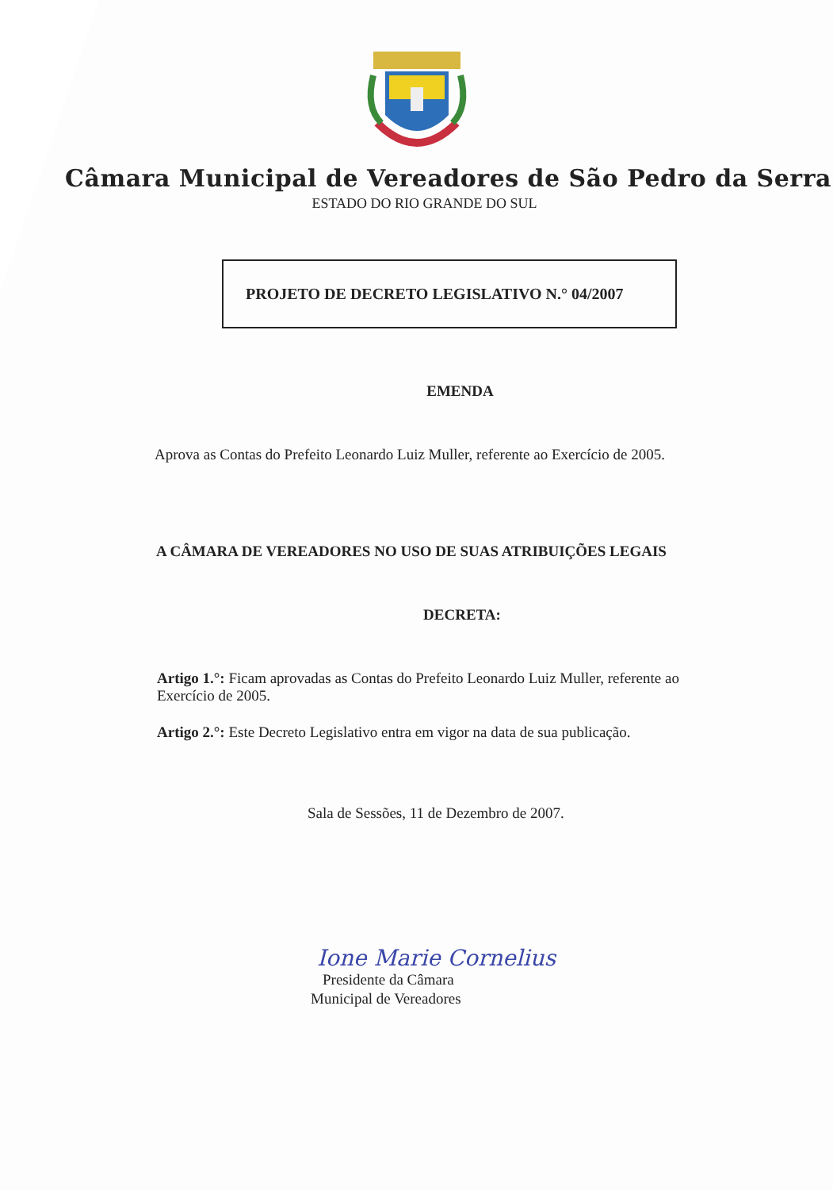Câmara Municipal de Vereadores de São Pedro da Serra
ESTADO DO RIO GRANDE DO SUL
PROJETO DE DECRETO LEGISLATIVO N.° 04/2007
EMENDA
Aprova as Contas do Prefeito Leonardo Luiz Muller, referente ao Exercício de 2005.
A CÂMARA DE VEREADORES NO USO DE SUAS ATRIBUIÇÕES LEGAIS
DECRETA:
Artigo 1.°: Ficam aprovadas as Contas do Prefeito Leonardo Luiz Muller, referente ao Exercício de 2005.
Artigo 2.°: Este Decreto Legislativo entra em vigor na data de sua publicação.
Sala de Sessões, 11 de Dezembro de 2007.
Ione Marie Cornelius
Presidente da Câmara
Municipal de Vereadores